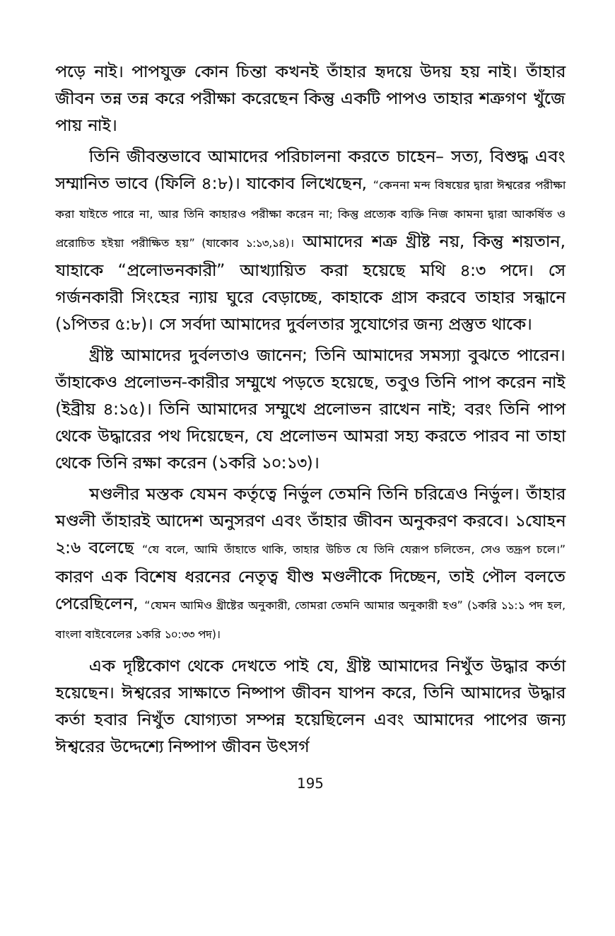পড়ে নাই। পাপযুক্ত কোন চিন্তা কখনই তাঁহার হৃদয়ে উদয় হয় নাই। তাঁহার জীবন তন্ন তন্ন করে পরীক্ষা করেছেন কিন্তু একটি পাপও তাহার শত্রুগণ খুঁজে পায় নাই।
তিনি জীবন্তভাবে আমাদের পরিচালনা করতে চাহেন– সত্য, বিশুদ্ধ এবং সম্মানিত ভাবে (ফিলি ৪:৮)। যাকোব লিখেছেন, “কেননা মন্দ বিষয়ের দ্বারা ঈশ্বরের পরীক্ষা করা যাইতে পারে না, আর তিনি কাহারও পরীক্ষা করেন না; কিন্তু প্রত্যেক ব্যক্তি নিজ কামনা দ্বারা আকর্ষিত ও প্ররোচিত হইয়া পরীক্ষিত হয়” (যাকোব ১:১৩,১৪)। আমাদের শত্রু খ্রীষ্ট নয়, কিন্তু শয়তান, যাহাকে “প্রলোভনকারী” আখ্যায়িত করা হয়েছে মথি ৪:৩ পদে। সে গর্জনকারী সিংহের ন্যায় ঘুরে বেড়াচ্ছে, কাহাকে গ্রাস করবে তাহার সন্ধানে (১পিতর ৫:৮)। সে সর্বদা আমাদের দুর্বলতার সুযোগের জন্য প্রস্তুত থাকে।
খ্রীষ্ট আমাদের দুর্বলতাও জানেন; তিনি আমাদের সমস্যা বুঝতে পারেন। তাঁহাকেও প্রলোভন-কারীর সম্মুখে পড়তে হয়েছে, তবুও তিনি পাপ করেন নাই (ইব্রীয় ৪:১৫)। তিনি আমাদের সম্মুখে প্রলোভন রাখেন নাই; বরং তিনি পাপ থেকে উদ্ধারের পথ দিয়েছেন, যে প্রলোভন আমরা সহ্য করতে পারব না তাহা থেকে তিনি রক্ষা করেন (১করি ১০:১৩)।
মণ্ডলীর মস্তক যেমন কর্তৃত্বে নির্ভুল তেমনি তিনি চরিত্রেও নির্ভুল। তাঁহার মণ্ডলী তাঁহারই আদেশ অনুসরণ এবং তাঁহার জীবন অনুকরণ করবে। ১যোহন ২:৬ বলেছে “যে বলে, আমি তাঁহাতে থাকি, তাহার উচিত যে তিনি যেরূপ চলিতেন, সেও তদ্রূপ চলে।” কারণ এক বিশেষ ধরনের নেতৃত্ব যীশু মণ্ডলীকে দিচ্ছেন, তাই পৌল বলতে পেরেছিলেন, “যেমন আমিও খ্রীষ্টের অনুকারী, তোমরা তেমনি আমার অনুকারী হও” (১করি ১১:১ পদ হল, বাংলা বাইবেলের ১করি ১০:৩৩ পদ)।
এক দৃষ্টিকোণ থেকে দেখতে পাই যে, খ্রীষ্ট আমাদের নিখুঁত উদ্ধার কর্তা হয়েছেন। ঈশ্বরের সাক্ষাতে নিষ্পাপ জীবন যাপন করে, তিনি আমাদের উদ্ধার কর্তা হবার নিখুঁত যোগ্যতা সম্পন্ন হয়েছিলেন এবং আমাদের পাপের জন্য ঈশ্বরের উদ্দেশ্যে নিষ্পাপ জীবন উৎসর্গ
195